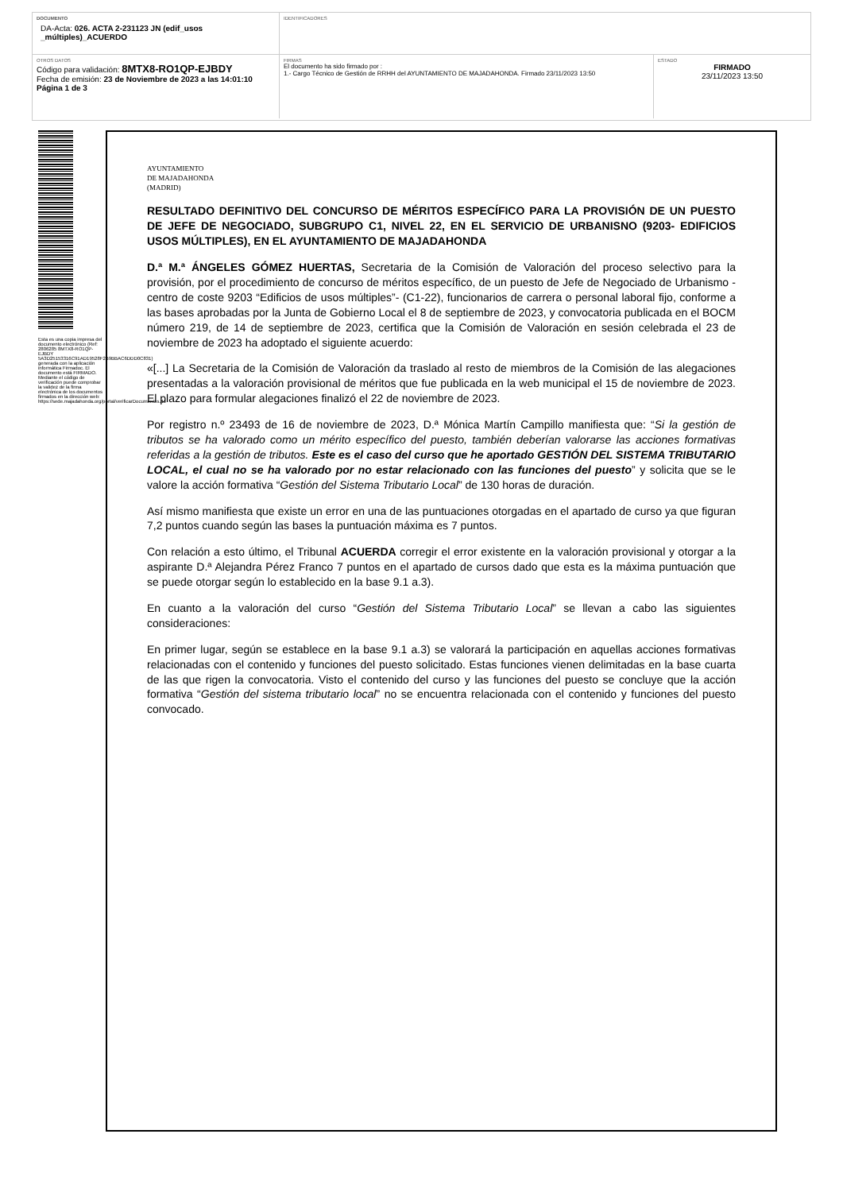DOCUMENTO
DA-Acta: 026. ACTA 2-231123 JN (edif_usos _múltiples)_ACUERDO
IDENTIFICADORES
OTROS DATOS
Código para validación: 8MTX8-RO1QP-EJBDY
Fecha de emisión: 23 de Noviembre de 2023 a las 14:01:10
Página 1 de 3
FIRMAS
El documento ha sido firmado por :
1.- Cargo Técnico de Gestión de RRHH del AYUNTAMIENTO DE MAJADAHONDA. Firmado 23/11/2023 13:50
ESTADO
FIRMADO
23/11/2023 13:50
Esta es una copia impresa del documento electrónico (Ref: 2806285 8MTX8-RO1QP-EJBDY 5A3D25153316C91AD19528F2B9BBAC6DDD0C831) generada con la aplicación informática Firmadoc. El documento está FIRMADO. Mediante el código de verificación puede comprobar la validez de la firma electrónica de los documentos firmados en la dirección web: https://sede.majadahonda.org/portal/verificarDocumentos.do
AYUNTAMIENTO
DE MAJADAHONDA
(MADRID)
RESULTADO DEFINITIVO DEL CONCURSO DE MÉRITOS ESPECÍFICO PARA LA PROVISIÓN DE UN PUESTO DE JEFE DE NEGOCIADO, SUBGRUPO C1, NIVEL 22, EN EL SERVICIO DE URBANISNO (9203- EDIFICIOS USOS MÚLTIPLES), EN EL AYUNTAMIENTO DE MAJADAHONDA
D.ª M.ª ÁNGELES GÓMEZ HUERTAS, Secretaria de la Comisión de Valoración del proceso selectivo para la provisión, por el procedimiento de concurso de méritos específico, de un puesto de Jefe de Negociado de Urbanismo -centro de coste 9203 “Edificios de usos múltiples”- (C1-22), funcionarios de carrera o personal laboral fijo, conforme a las bases aprobadas por la Junta de Gobierno Local el 8 de septiembre de 2023, y convocatoria publicada en el BOCM número 219, de 14 de septiembre de 2023, certifica que la Comisión de Valoración en sesión celebrada el 23 de noviembre de 2023 ha adoptado el siguiente acuerdo:
«[...] La Secretaria de la Comisión de Valoración da traslado al resto de miembros de la Comisión de las alegaciones presentadas a la valoración provisional de méritos que fue publicada en la web municipal el 15 de noviembre de 2023. El plazo para formular alegaciones finalizó el 22 de noviembre de 2023.
Por registro n.º 23493 de 16 de noviembre de 2023, D.ª Mónica Martín Campillo manifiesta que: “Si la gestión de tributos se ha valorado como un mérito específico del puesto, también deberían valorarse las acciones formativas referidas a la gestión de tributos. Este es el caso del curso que he aportado GESTIÓN DEL SISTEMA TRIBUTARIO LOCAL, el cual no se ha valorado por no estar relacionado con las funciones del puesto” y solicita que se le valore la acción formativa “Gestión del Sistema Tributario Local” de 130 horas de duración.
Así mismo manifiesta que existe un error en una de las puntuaciones otorgadas en el apartado de curso ya que figuran 7,2 puntos cuando según las bases la puntuación máxima es 7 puntos.
Con relación a esto último, el Tribunal ACUERDA corregir el error existente en la valoración provisional y otorgar a la aspirante D.ª Alejandra Pérez Franco 7 puntos en el apartado de cursos dado que esta es la máxima puntuación que se puede otorgar según lo establecido en la base 9.1 a.3).
En cuanto a la valoración del curso “Gestión del Sistema Tributario Local” se llevan a cabo las siguientes consideraciones:
En primer lugar, según se establece en la base 9.1 a.3) se valorará la participación en aquellas acciones formativas relacionadas con el contenido y funciones del puesto solicitado. Estas funciones vienen delimitadas en la base cuarta de las que rigen la convocatoria. Visto el contenido del curso y las funciones del puesto se concluye que la acción formativa “Gestión del sistema tributario local” no se encuentra relacionada con el contenido y funciones del puesto convocado.